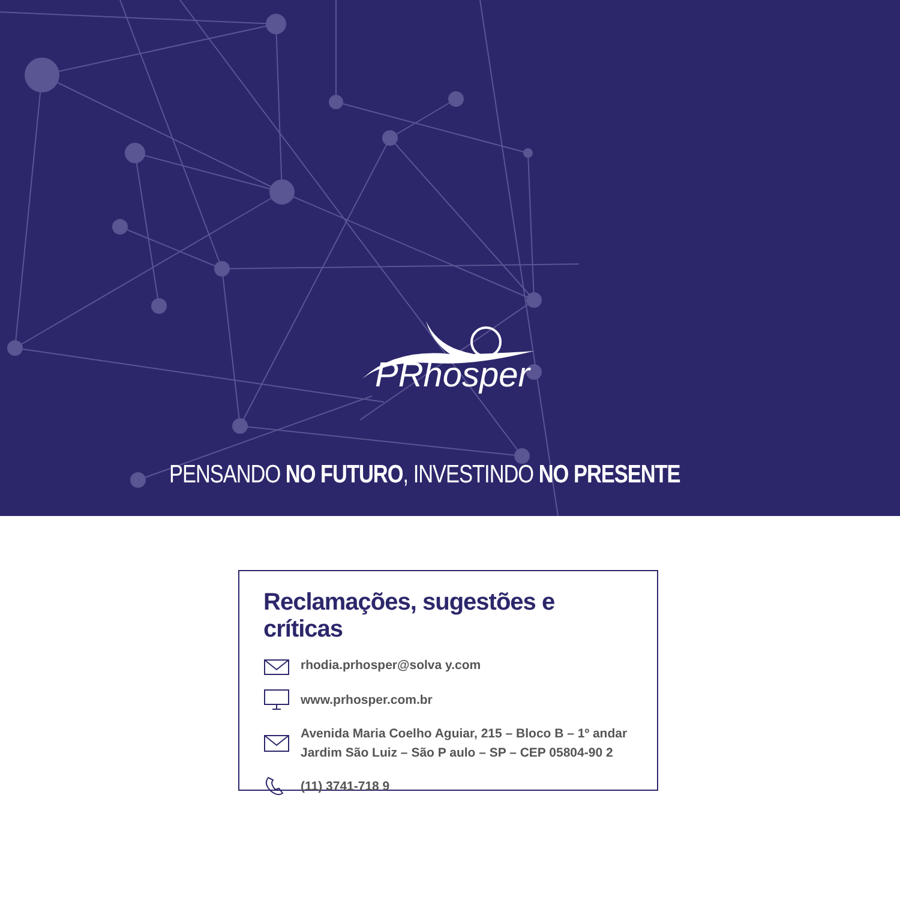PRhosper
PENSANDO NO FUTURO, INVESTINDO NO PRESENTE
Reclamações, sugestões e críticas
rhodia.prhosper@solva y.com
www.prhosper.com.br
Avenida Maria Coelho Aguiar, 215 – Bloco B – 1º andar
Jardim São Luiz – São P aulo – SP – CEP 05804-90 2
(11) 3741-718 9